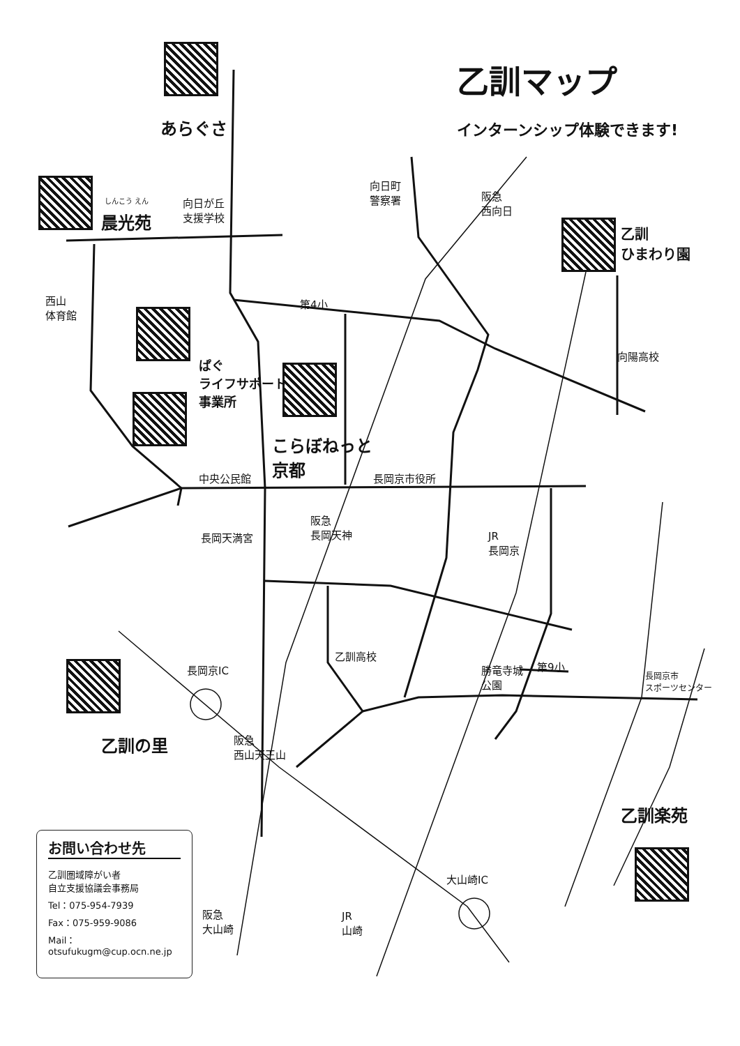乙訓マップ
インターンシップ体験できます!
あらぐさ
しんこう えん
晨光苑
向日が丘
支援学校
向日町
警察署
阪急
西向日
乙訓
ひまわり園
西山
体育館
第4小
ぱぐ
ライフサポート
事業所
向陽高校
こらぼねっと
京都
中央公民館 長岡京市役所
長岡天満宮
阪急
長岡天神
JR
長岡京
乙訓高校
長岡京IC
勝竜寺城
公園
第9小
長岡京市
スポーツセンター
乙訓の里
阪急
西山天王山
乙訓楽苑
大山崎IC
阪急
大山崎
JR
山崎
お問い合わせ先
乙訓圏域障がい者
自立支援協議会事務局
Tel：075-954-7939
Fax：075-959-9086
Mail：
otsufukugm@cup.ocn.ne.jp